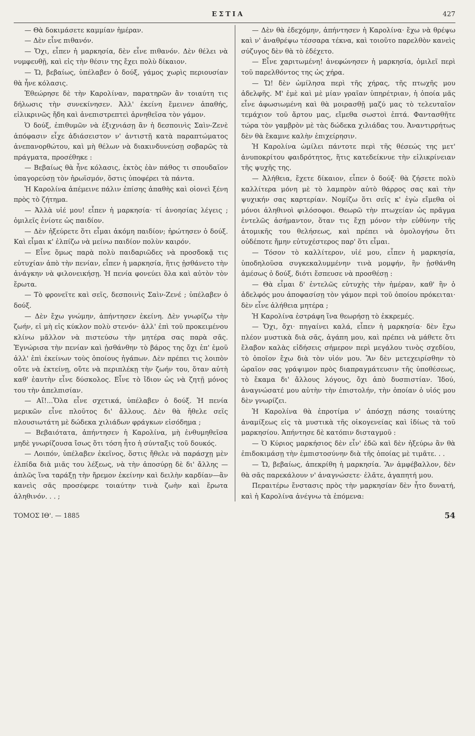ΕΣΤΙΑ 427
— Θὰ δοκιμάσετε καμμίαν ἡμέραν.
— Δὲν εἶνε πιθανόν.
— Ὄχι, εἶπεν ἡ μαρκησία, δὲν εἶνε πιθανόν. Δὲν θέλει νὰ νυμφευθῇ, καὶ εἰς τὴν θέσιν της ἔχει πολὺ δίκαιον.
— Ὤ, βεβαίως, ὑπέλαβεν ὁ δούξ, γάμος χωρὶς περιουσίαν θὰ ἦνε κόλασις.
Ἐθεώρησε δὲ τὴν Καρολίναν, παρατηρῶν ἂν τοιαύτη τις δήλωσις τὴν συνεκίνησεν. Ἀλλ' ἐκείνη ἔμεινεν ἀπαθής, εἰλικρινῶς ἤδη καὶ ἀνεπιστρεπτεὶ ἀρνηθεῖσα τὸν γάμον.
Ὁ δούξ, ἐπιθυμῶν νὰ ἐξιχνιάσῃ ἂν ἡ δεσποινὶς Σαὶν-Ζενὲ ἀπόφασιν εἶχε ἀδιάσειστον ν' ἀντιστῇ κατὰ παραπτώματος ἀνεπανορθώτου, καὶ μὴ θέλων νὰ διακινδυνεύσῃ σοβαρῶς τὰ πράγματα, προσέθηκε :
— Βεβαίως θὰ ἦνε κόλασις, ἐκτὸς ἐὰν πάθος τι σπουδαῖον ὑπαγορεύσῃ τὸν ἡρωϊσμόν, ὅστις ὑποφέρει τὰ πάντα.
Ἡ Καρολίνα ἀπέμεινε πάλιν ἐπίσης ἀπαθὴς καὶ οἱονεὶ ξένη πρὸς τὸ ζήτημα.
— Ἀλλὰ υἱέ μου! εἶπεν ἡ μαρκησία· τί ἀνοησίας λέγεις ; ὁμιλεῖς ἐνίοτε ὡς παιδίον.
— Δὲν ἠξεύρετε ὅτι εἶμαι ἀκόμη παιδίον; ἠρώτησεν ὁ δούξ. Καὶ εἶμαι κ' ἐλπίζω νὰ μείνω παιδίον πολὺν καιρόν.
— Εἶνε ὅμως παρὰ πολὺ παιδαριῶδες νὰ προσδοκᾷ τις εὐτυχίαν ἀπὸ τὴν πενίαν, εἶπεν ἡ μαρκησία, ἥτις ᾐσθάνετο τὴν ἀνάγκην νὰ φιλονεικήσῃ. Ἡ πενία φονεύει ὅλα καὶ αὐτὸν τὸν ἔρωτα.
— Τὸ φρονεῖτε καὶ σεῖς, δεσποινὶς Σαὶν-Ζενέ ; ὑπέλαβεν ὁ δούξ.
— Δὲν ἔχω γνώμην, ἀπήντησεν ἐκείνη. Δὲν γνωρίζω τὴν ζωήν, εἰ μὴ εἰς κύκλον πολὺ στενόν· ἀλλ' ἐπὶ τοῦ προκειμένου κλίνω μᾶλλον νὰ πιστεύσω τὴν μητέρα σας παρὰ σᾶς. Ἐγνώρισα τὴν πενίαν καὶ ᾐσθάνθην τὸ βάρος της ὄχι ἐπ' ἐμοῦ ἀλλ' ἐπὶ ἐκείνων τοὺς ὁποίους ἠγάπων. Δὲν πρέπει τις λοιπὸν οὔτε νὰ ἐκτείνῃ, οὔτε νὰ περιπλέκῃ τὴν ζωήν του, ὅταν αὐτὴ καθ' ἑαυτὴν εἶνε δύσκολος. Εἶνε τὸ ἴδιον ὡς νὰ ζητῇ μόνος του τὴν ἀπελπισίαν.
— Αἴ!...Ὅλα εἶνε σχετικά, ὑπέλαβεν ὁ δούξ. Ἡ πενία μερικῶν εἶνε πλοῦτος δι' ἄλλους. Δὲν θὰ ἤθελε σεῖς πλουσιωτάτη μὲ δώδεκα χιλιάδων φράγκων εἰσόδημα ;
— Βεβαιότατα, ἀπήντησεν ἡ Καρολίνα, μὴ ἐνθυμηθεῖσα μηδὲ γνωρίζουσα ἴσως ὅτι τόση ἦτο ἡ σύνταξις τοῦ δουκός.
— Λοιπόν, ὑπέλαβεν ἐκεῖνος, ὅστις ἤθελε νὰ παράσχῃ μὲν ἐλπίδα διὰ μιᾶς του λέξεως, νὰ τὴν ἀποσύρῃ δὲ δι' ἄλλης —ἁπλῶς ἵνα ταράξῃ τὴν ἤρεμον ἐκείνην καὶ δειλὴν καρδίαν—ἂν κανεὶς σᾶς προσέφερε τοιαύτην τινὰ ζωὴν καὶ ἔρωτα ἀληθινόν. . . ;
— Δὲν θὰ ἐδεχόμην, ἀπήντησεν ἡ Καρολίνα· ἔχω νὰ θρέψω καὶ ν' ἀναθρέψω τέσσαρα τέκνα, καὶ τοιοῦτο παρελθὸν κανεὶς σύζυγος δὲν θὰ τὸ ἐδέχετο.
— Εἶνε χαριτωμένη! ἀνεφώνησεν ἡ μαρκησία, ὁμιλεῖ περὶ τοῦ παρελθόντος της ὡς χήρα.
— Ὤ! δὲν ὡμίλησα περὶ τῆς χήρας, τῆς πτωχῆς μου ἀδελφῆς. Μ' ἐμὲ καὶ μὲ μίαν γραῖαν ὑπηρέτριαν, ἡ ὁποία μᾶς εἶνε ἀφωσιωμένη καὶ θὰ μοιρασθῇ μαζύ μας τὸ τελευταῖον τεμάχιον τοῦ ἄρτου μας, εἴμεθα σωστοὶ ἑπτά. Φαντασθῆτε τώρα τὸν γαμβρὸν μὲ τὰς δώδεκα χιλιάδας του. Ἀναντιρρήτως δὲν θὰ ἔκαμνε καλὴν ἐπιχείρησιν.
Ἡ Καρολίνα ὡμίλει πάντοτε περὶ τῆς θέσεώς της μετ' ἀνυποκρίτου φαιδρότητος, ἥτις κατεδείκνυε τὴν εἰλικρίνειαν τῆς ψυχῆς της.
— Ἀλήθεια, ἔχετε δίκαιον, εἶπεν ὁ δούξ· θὰ ζήσετε πολὺ καλλίτερα μόνη μὲ τὸ λαμπρὸν αὐτὸ θάρρος σας καὶ τὴν ψυχικήν σας καρτερίαν. Νομίζω ὅτι σεῖς κ' ἐγὼ εἴμεθα οἱ μόνοι ἀληθινοὶ φιλόσοφοι. Θεωρῶ τὴν πτωχείαν ὡς πρᾶγμα ἐντελῶς ἀσήμαντον, ὅταν τις ἔχῃ μόνον τὴν εὐθύνην τῆς ἀτομικῆς του θελήσεως, καὶ πρέπει νὰ ὁμολογήσω ὅτι οὐδέποτε ἤμην εὐτυχέστερος παρ' ὅτι εἶμαι.
— Τόσον τὸ καλλίτερον, υἱέ μου, εἶπεν ἡ μαρκησία, ὑποδηλοῦσα συγκεκαλυμμένην τινὰ μομφήν, ἣν ᾐσθάνθη ἀμέσως ὁ δούξ, διότι ἔσπευσε νὰ προσθέσῃ :
— Θὰ εἶμαι δ' ἐντελῶς εὐτυχὴς τὴν ἡμέραν, καθ' ἣν ὁ ἀδελφός μου ἀποφασίσῃ τὸν γάμον περὶ τοῦ ὁποίου πρόκειται· δὲν εἶνε ἀλήθεια μητέρα ;
Ἡ Καρολίνα ἐστράφη ἵνα θεωρήσῃ τὸ ἐκκρεμές.
— Ὄχι, ὄχι· πηγαίνει καλά, εἶπεν ἡ μαρκησία· δὲν ἔχω πλέον μυστικὰ διὰ σᾶς, ἀγάπη μου, καὶ πρέπει νὰ μάθετε ὅτι ἔλαβον καλὰς εἰδήσεις σήμερον περὶ μεγάλου τινὸς σχεδίου, τὸ ὁποῖον ἔχω διὰ τὸν υἱόν μου. Ἂν δὲν μετεχειρίσθην τὸ ὡραῖον σας γράψιμον πρὸς διαπραγμάτευσιν τῆς ὑποθέσεως, τὸ ἔκαμα δι' ἄλλους λόγους, ὄχι ἀπὸ δυσπιστίαν. Ἰδού, ἀναγνώσατέ μου αὐτὴν τὴν ἐπιστολήν, τὴν ὁποίαν ὁ υἱός μου δὲν γνωρίζει.
Ἡ Καρολίνα θὰ ἐπροτίμα ν' ἀπόσχῃ πάσης τοιαύτης ἀναμίξεως εἰς τὰ μυστικὰ τῆς οἰκογενείας καὶ ἰδίως τὰ τοῦ μαρκησίου. Ἀπήντησε δὲ κατόπιν δισταγμοῦ :
— Ὁ Κύριος μαρκήσιος δὲν εἶν' ἐδῶ καὶ δὲν ἠξεύρω ἂν θὰ ἐπιδοκιμάσῃ τὴν ἐμπιστοσύνην διὰ τῆς ὁποίας μὲ τιμᾶτε. . .
— Ὤ, βεβαίως, ἀπεκρίθη ἡ μαρκησία. Ἂν ἀμφέβαλλον, δὲν θὰ σᾶς παρεκάλουν ν' ἀναγνώσετε· ἐλᾶτε, ἀγαπητή μου.
Περαιτέρω ἔνστασις πρὸς τὴν μαρκησίαν δὲν ἦτο δυνατή, καὶ ἡ Καρολίνα ἀνέγνω τὰ ἑπόμενα:
ΤΟΜΟΣ ΙΘ'. — 1885 54